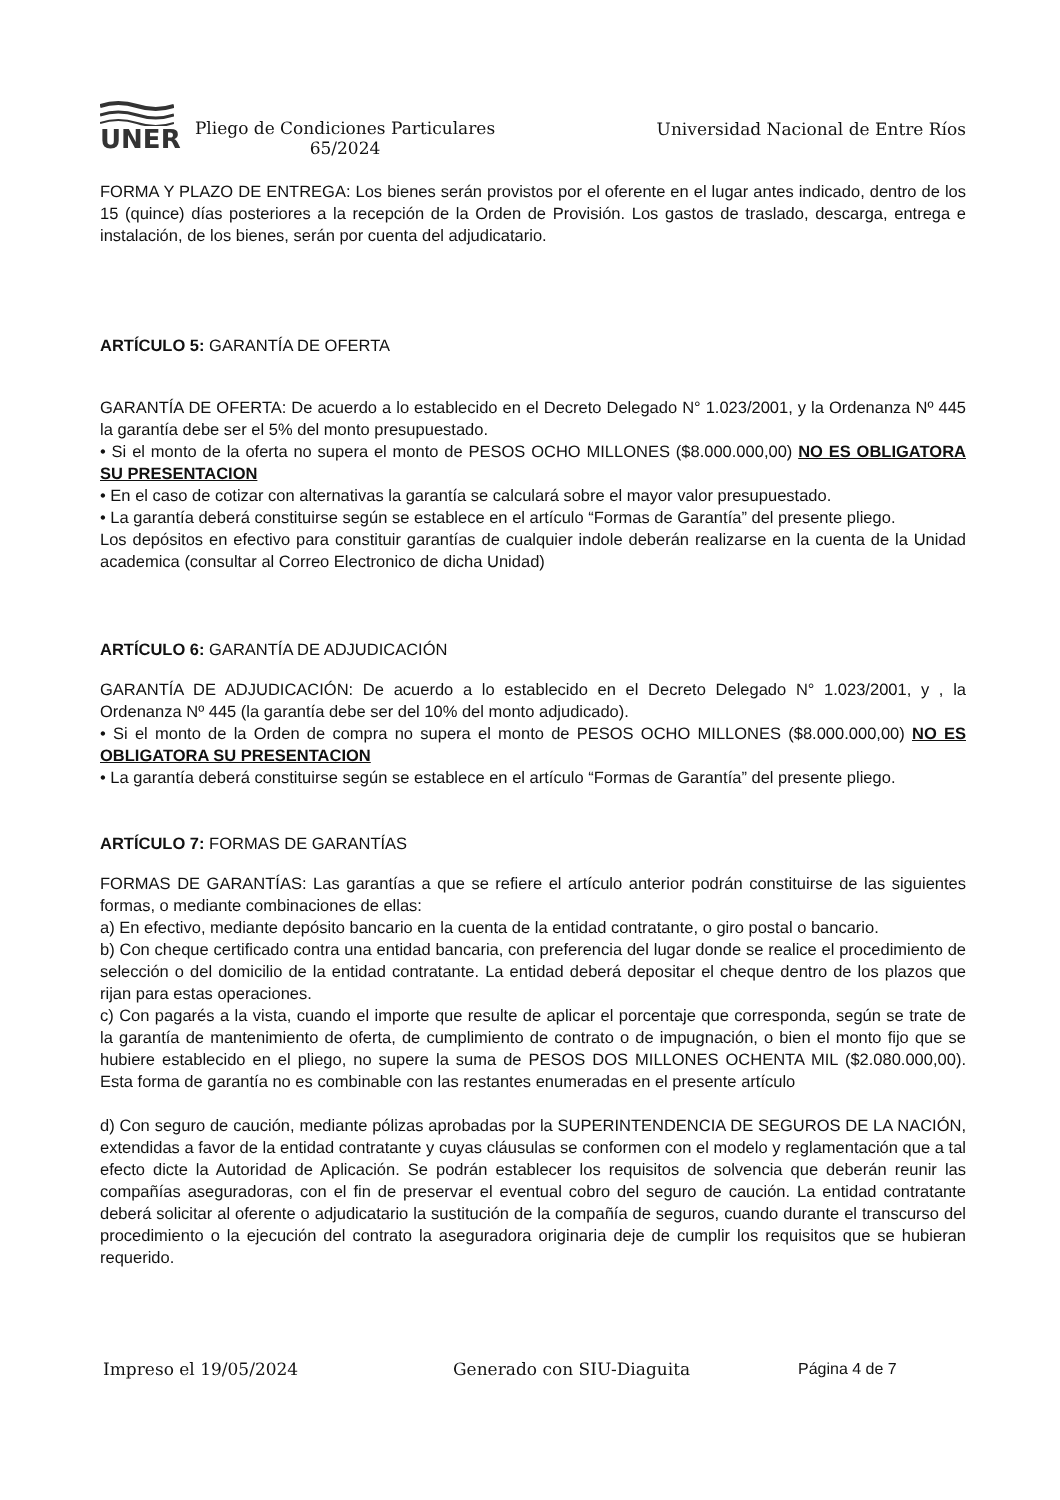UNER
Pliego de Condiciones Particulares
65/2024
Universidad Nacional de Entre Ríos
FORMA Y PLAZO DE ENTREGA: Los bienes serán provistos por el oferente en el lugar antes indicado, dentro de los 15 (quince) días posteriores a la recepción de la Orden de Provisión. Los gastos de traslado, descarga, entrega e instalación, de los bienes, serán por cuenta del adjudicatario.
ARTÍCULO 5: GARANTÍA DE OFERTA
GARANTÍA DE OFERTA: De acuerdo a lo establecido en el Decreto Delegado N° 1.023/2001, y la Ordenanza Nº 445 la garantía debe ser el 5% del monto presupuestado.
• Si el monto de la oferta no supera el monto de PESOS OCHO MILLONES ($8.000.000,00) NO ES OBLIGATORA SU PRESENTACION
• En el caso de cotizar con alternativas la garantía se calculará sobre el mayor valor presupuestado.
• La garantía deberá constituirse según se establece en el artículo “Formas de Garantía” del presente pliego.
Los depósitos en efectivo para constituir garantías de cualquier indole deberán realizarse en la cuenta de la Unidad academica (consultar al Correo Electronico de dicha Unidad)
ARTÍCULO 6: GARANTÍA DE ADJUDICACIÓN
GARANTÍA DE ADJUDICACIÓN: De acuerdo a lo establecido en el Decreto Delegado N° 1.023/2001, y , la Ordenanza Nº 445 (la garantía debe ser del 10% del monto adjudicado).
• Si el monto de la Orden de compra no supera el monto de PESOS OCHO MILLONES ($8.000.000,00) NO ES OBLIGATORA SU PRESENTACION
• La garantía deberá constituirse según se establece en el artículo “Formas de Garantía” del presente pliego.
ARTÍCULO 7: FORMAS DE GARANTÍAS
FORMAS DE GARANTÍAS: Las garantías a que se refiere el artículo anterior podrán constituirse de las siguientes formas, o mediante combinaciones de ellas:
a) En efectivo, mediante depósito bancario en la cuenta de la entidad contratante, o giro postal o bancario.
b) Con cheque certificado contra una entidad bancaria, con preferencia del lugar donde se realice el procedimiento de selección o del domicilio de la entidad contratante. La entidad deberá depositar el cheque dentro de los plazos que rijan para estas operaciones.
c) Con pagarés a la vista, cuando el importe que resulte de aplicar el porcentaje que corresponda, según se trate de la garantía de mantenimiento de oferta, de cumplimiento de contrato o de impugnación, o bien el monto fijo que se hubiere establecido en el pliego, no supere la suma de PESOS DOS MILLONES OCHENTA MIL ($2.080.000,00). Esta forma de garantía no es combinable con las restantes enumeradas en el presente artículo
d) Con seguro de caución, mediante pólizas aprobadas por la SUPERINTENDENCIA DE SEGUROS DE LA NACIÓN, extendidas a favor de la entidad contratante y cuyas cláusulas se conformen con el modelo y reglamentación que a tal efecto dicte la Autoridad de Aplicación. Se podrán establecer los requisitos de solvencia que deberán reunir las compañías aseguradoras, con el fin de preservar el eventual cobro del seguro de caución. La entidad contratante deberá solicitar al oferente o adjudicatario la sustitución de la compañía de seguros, cuando durante el transcurso del procedimiento o la ejecución del contrato la aseguradora originaria deje de cumplir los requisitos que se hubieran requerido.
Impreso el 19/05/2024 Generado con SIU-Diaguita Página 4 de 7